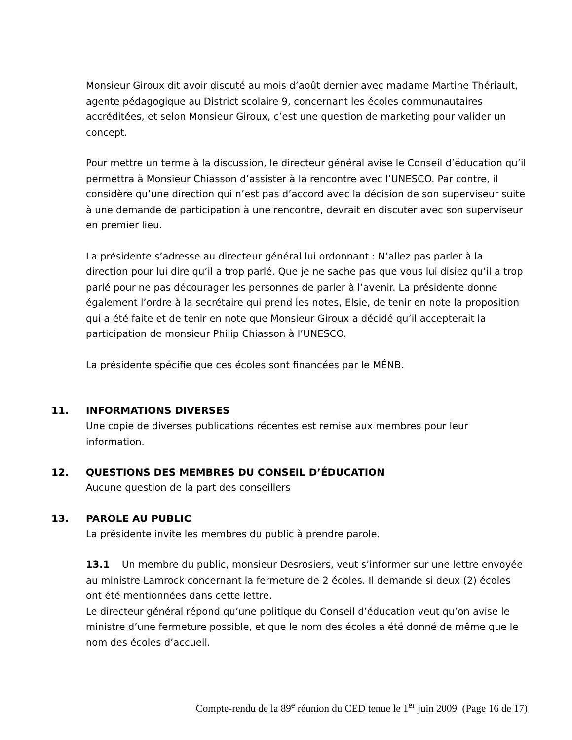Monsieur Giroux dit avoir discuté au mois d’août dernier avec madame Martine Thériault, agente pédagogique au District scolaire 9, concernant les écoles communautaires accréditées, et selon Monsieur Giroux, c’est une question de marketing pour valider un concept.
Pour mettre un terme à la discussion, le directeur général avise le Conseil d’éducation qu’il permettra à Monsieur Chiasson d’assister à la rencontre avec l’UNESCO. Par contre, il considère qu’une direction qui n’est pas d’accord avec la décision de son superviseur suite à une demande de participation à une rencontre, devrait en discuter avec son superviseur en premier lieu.
La présidente s’adresse au directeur général lui ordonnant : N’allez pas parler à la direction pour lui dire qu’il a trop parlé. Que je ne sache pas que vous lui disiez qu’il a trop parlé pour ne pas décourager les personnes de parler à l’avenir. La présidente donne également l’ordre à la secrétaire qui prend les notes, Elsie, de tenir en note la proposition qui a été faite et de tenir en note que Monsieur Giroux a décidé qu’il accepterait la participation de monsieur Philip Chiasson à l’UNESCO.
La présidente spécifie que ces écoles sont financées par le MÉNB.
11. INFORMATIONS DIVERSES
Une copie de diverses publications récentes est remise aux membres pour leur information.
12. QUESTIONS DES MEMBRES DU CONSEIL D’ÉDUCATION
Aucune question de la part des conseillers
13. PAROLE AU PUBLIC
La présidente invite les membres du public à prendre parole.
13.1 Un membre du public, monsieur Desrosiers, veut s’informer sur une lettre envoyée au ministre Lamrock concernant la fermeture de 2 écoles. Il demande si deux (2) écoles ont été mentionnées dans cette lettre.
Le directeur général répond qu’une politique du Conseil d’éducation veut qu’on avise le ministre d’une fermeture possible, et que le nom des écoles a été donné de même que le nom des écoles d’accueil.
Compte-rendu de la 89<sup>e</sup> réunion du CED tenue le 1<sup>er</sup> juin 2009 (Page 16 de 17)